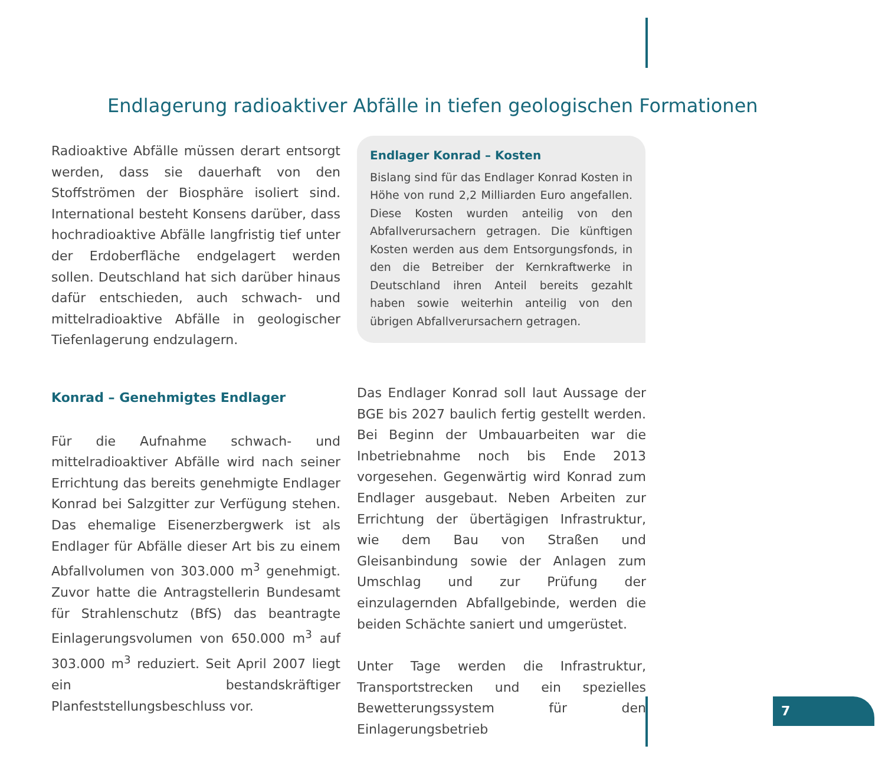Endlagerung radioaktiver Abfälle in tiefen geologischen Formationen
Radioaktive Abfälle müssen derart entsorgt werden, dass sie dauerhaft von den Stoffströmen der Biosphäre isoliert sind. International besteht Konsens darüber, dass hochradioaktive Abfälle langfristig tief unter der Erdoberfläche endgelagert werden sollen. Deutschland hat sich darüber hinaus dafür entschieden, auch schwach- und mittelradioaktive Abfälle in geologischer Tiefenlagerung endzulagern.
Konrad – Genehmigtes Endlager
Für die Aufnahme schwach- und mittelradioaktiver Abfälle wird nach seiner Errichtung das bereits genehmigte Endlager Konrad bei Salzgitter zur Verfügung stehen. Das ehemalige Eisenerzbergwerk ist als Endlager für Abfälle dieser Art bis zu einem Abfallvolumen von 303.000 m<sup>3</sup> genehmigt. Zuvor hatte die Antragstellerin Bundesamt für Strahlenschutz (BfS) das beantragte Einlagerungsvolumen von 650.000 m<sup>3</sup> auf 303.000 m<sup>3</sup> reduziert. Seit April 2007 liegt ein bestandskräftiger Planfeststellungsbeschluss vor.
Endlager Konrad – Kosten
Bislang sind für das Endlager Konrad Kosten in Höhe von rund 2,2 Milliarden Euro angefallen. Diese Kosten wurden anteilig von den Abfallverursachern getragen. Die künftigen Kosten werden aus dem Entsorgungsfonds, in den die Betreiber der Kernkraftwerke in Deutschland ihren Anteil bereits gezahlt haben sowie weiterhin anteilig von den übrigen Abfallverursachern getragen.
Das Endlager Konrad soll laut Aussage der BGE bis 2027 baulich fertig gestellt werden. Bei Beginn der Umbauarbeiten war die Inbetriebnahme noch bis Ende 2013 vorgesehen. Gegenwärtig wird Konrad zum Endlager ausgebaut. Neben Arbeiten zur Errichtung der übertägigen Infrastruktur, wie dem Bau von Straßen und Gleisanbindung sowie der Anlagen zum Umschlag und zur Prüfung der einzulagernden Abfallgebinde, werden die beiden Schächte saniert und umgerüstet.
Unter Tage werden die Infrastruktur, Transportstrecken und ein spezielles Bewetterungssystem für den Einlagerungsbetrieb
7